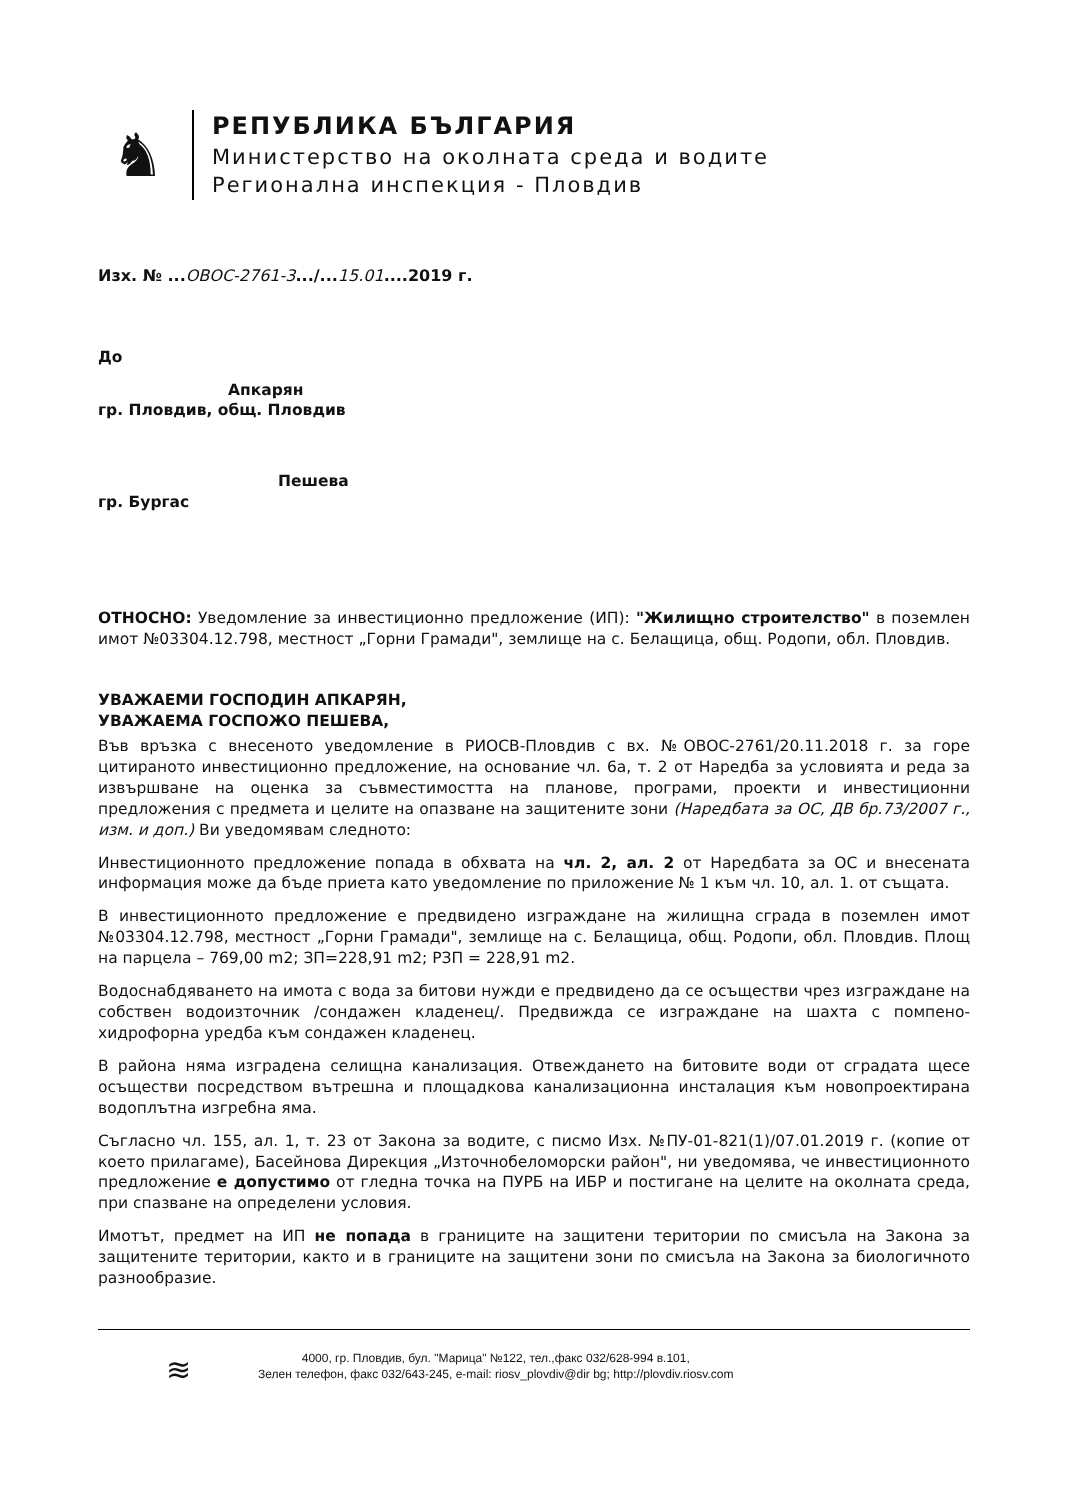♞
РЕПУБЛИКА БЪЛГАРИЯ
Министерство на околната среда и водите
Регионална инспекция - Пловдив
Изх. № ...ОВОС-2761-3.../...15.01....2019 г.
До
Апкарян
гр. Пловдив, общ. Пловдив
Пешева
гр. Бургас
ОТНОСНО: Уведомление за инвестиционно предложение (ИП): "Жилищно строителство" в поземлен имот №03304.12.798, местност „Горни Грамади", землище на с. Белащица, общ. Родопи, обл. Пловдив.
УВАЖАЕМИ ГОСПОДИН АПКАРЯН,
УВАЖАЕМА ГОСПОЖО ПЕШЕВА,
Във връзка с внесеното уведомление в РИОСВ-Пловдив с вх. №ОВОС-2761/20.11.2018 г. за горе цитираното инвестиционно предложение, на основание чл. 6а, т. 2 от Наредба за условията и реда за извършване на оценка за съвместимостта на планове, програми, проекти и инвестиционни предложения с предмета и целите на опазване на защитените зони (Наредбата за ОС, ДВ бр.73/2007 г., изм. и доп.) Ви уведомявам следното:
Инвестиционното предложение попада в обхвата на чл. 2, ал. 2 от Наредбата за ОС и внесената информация може да бъде приета като уведомление по приложение № 1 към чл. 10, ал. 1. от същата.
В инвестиционното предложение е предвидено изграждане на жилищна сграда в поземлен имот №03304.12.798, местност „Горни Грамади", землище на с. Белащица, общ. Родопи, обл. Пловдив. Площ на парцела – 769,00 m2; ЗП=228,91 m2; РЗП = 228,91 m2.
Водоснабдяването на имота с вода за битови нужди е предвидено да се осъществи чрез изграждане на собствен водоизточник /сондажен кладенец/. Предвижда се изграждане на шахта с помпено-хидрофорна уредба към сондажен кладенец.
В района няма изградена селищна канализация. Отвеждането на битовите води от сградата щесе осъществи посредством вътрешна и площадкова канализационна инсталация към новопроектирана водоплътна изгребна яма.
Съгласно чл. 155, ал. 1, т. 23 от Закона за водите, с писмо Изх. №ПУ-01-821(1)/07.01.2019 г. (копие от което прилагаме), Басейнова Дирекция „Източнобеломорски район", ни уведомява, че инвестиционното предложение е допустимо от гледна точка на ПУРБ на ИБР и постигане на целите на околната среда, при спазване на определени условия.
Имотът, предмет на ИП не попада в границите на защитени територии по смисъла на Закона за защитените територии, както и в границите на защитени зони по смисъла на Закона за биологичното разнообразие.
≋
4000, гр. Пловдив, бул. "Марица" №122, тел.,факс 032/628-994 в.101,
Зелен телефон, факс 032/643-245, e-mail: riosv_plovdiv@dir bg; http://plovdiv.riosv.com